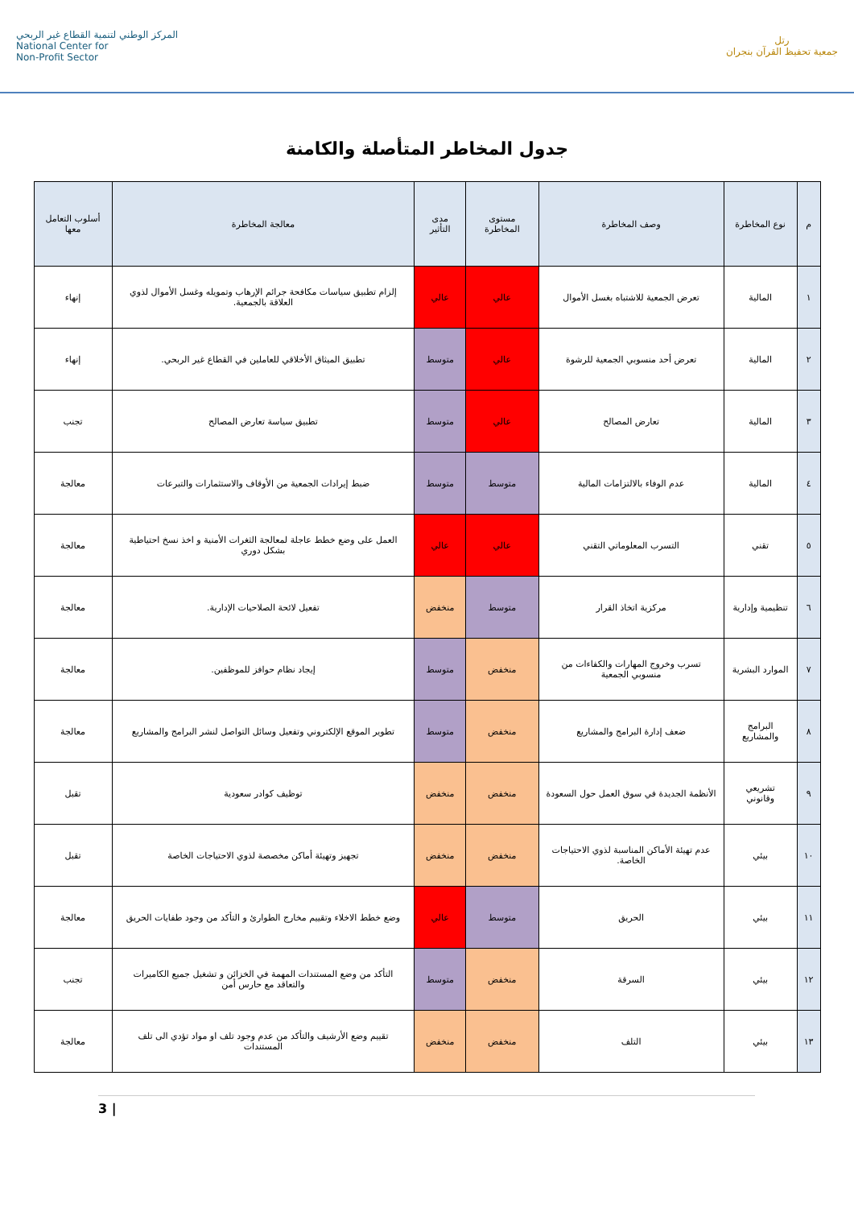المركز الوطني لتنمية القطاع غير الربحي
National Center for
Non-Profit Sector
رتل
جمعية تحفيظ القرآن بنجران
جدول المخاطر المتأصلة والكامنة
| م | نوع المخاطرة | وصف المخاطرة | مستوى المخاطرة | مدى التأثير | معالجة المخاطرة | أسلوب التعامل معها |
| --- | --- | --- | --- | --- | --- | --- |
| ١ | المالية | تعرض الجمعية للاشتباه بغسل الأموال | عالي | عالي | إلزام تطبيق سياسات مكافحة جرائم الإرهاب وتمويله وغسل الأموال لذوي العلاقة بالجمعية. | إنهاء |
| ٢ | المالية | تعرض أحد منسوبي الجمعية للرشوة | عالي | متوسط | تطبيق الميثاق الأخلاقي للعاملين في القطاع غير الربحي. | إنهاء |
| ٣ | المالية | تعارض المصالح | عالي | متوسط | تطبيق سياسة تعارض المصالح | تجنب |
| ٤ | المالية | عدم الوفاء بالالتزامات المالية | متوسط | متوسط | ضبط إيرادات الجمعية من الأوقاف والاستثمارات والتبرعات | معالجة |
| ٥ | تقني | التسرب المعلوماتي التقني | عالي | عالي | العمل على وضع خطط عاجلة لمعالجة الثغرات الأمنية و اخذ نسخ احتياطية بشكل دوري | معالجة |
| ٦ | تنظيمية وإدارية | مركزية اتخاذ القرار | متوسط | منخفض | تفعيل لائحة الصلاحيات الإدارية. | معالجة |
| ٧ | الموارد البشرية | تسرب وخروج المهارات والكفاءات من منسوبي الجمعية | منخفض | متوسط | إيجاد نظام حوافز للموظفين. | معالجة |
| ٨ | البرامج والمشاريع | ضعف إدارة البرامج والمشاريع | منخفض | متوسط | تطوير الموقع الإلكتروني وتفعيل وسائل التواصل لنشر البرامج والمشاريع | معالجة |
| ٩ | تشريعي وقانوني | الأنظمة الجديدة في سوق العمل حول السعودة | منخفض | منخفض | توظيف كوادر سعودية | تقبل |
| ١٠ | بيئي | عدم تهيئة الأماكن المناسبة لذوي الاحتياجات الخاصة. | منخفض | منخفض | تجهيز وتهيئة أماكن مخصصة لذوي الاحتياجات الخاصة | تقبل |
| ١١ | بيئي | الحريق | متوسط | عالي | وضع خطط الاخلاء وتقييم مخارج الطوارئ و التأكد من وجود طفايات الحريق | معالجة |
| ١٢ | بيئي | السرقة | منخفض | متوسط | التأكد من وضع المستندات المهمة في الخزائن و تشغيل جميع الكاميرات والتعاقد مع حارس أمن | تجنب |
| ١٣ | بيئي | التلف | منخفض | منخفض | تقييم وضع الأرشيف والتأكد من عدم وجود تلف او مواد تؤدي الى تلف المستندات | معالجة |
3 |